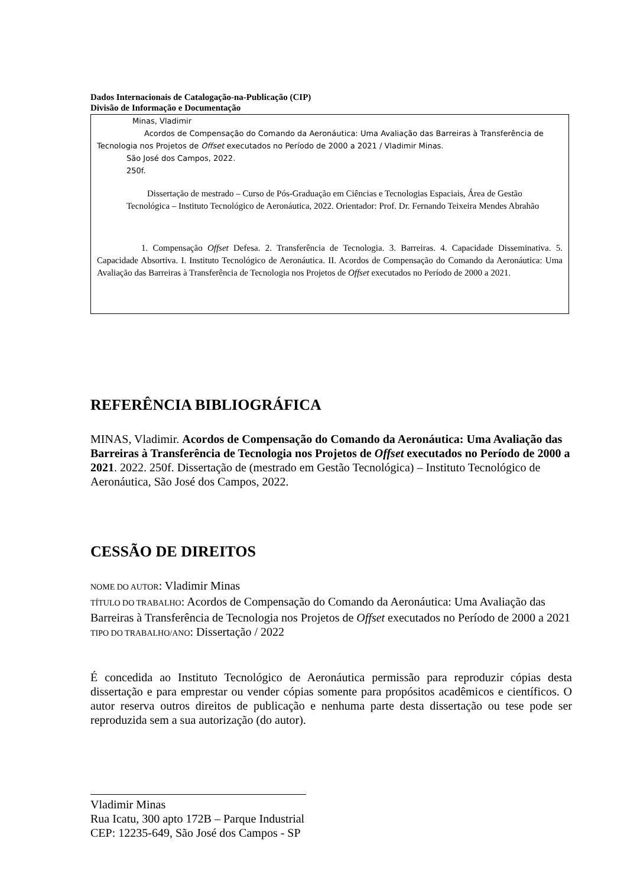Dados Internacionais de Catalogação-na-Publicação (CIP)
Divisão de Informação e Documentação
Minas, Vladimir
Acordos de Compensação do Comando da Aeronáutica: Uma Avaliação das Barreiras à Transferência de Tecnologia nos Projetos de Offset executados no Período de 2000 a 2021 / Vladimir Minas.
São José dos Campos, 2022.
250f.
Dissertação de mestrado – Curso de Pós-Graduação em Ciências e Tecnologias Espaciais, Área de Gestão Tecnológica – Instituto Tecnológico de Aeronáutica, 2022. Orientador: Prof. Dr. Fernando Teixeira Mendes Abrahão
1. Compensação Offset Defesa. 2. Transferência de Tecnologia. 3. Barreiras. 4. Capacidade Disseminativa. 5. Capacidade Absortiva. I. Instituto Tecnológico de Aeronáutica. II. Acordos de Compensação do Comando da Aeronáutica: Uma Avaliação das Barreiras à Transferência de Tecnologia nos Projetos de Offset executados no Período de 2000 a 2021.
REFERÊNCIA BIBLIOGRÁFICA
MINAS, Vladimir. Acordos de Compensação do Comando da Aeronáutica: Uma Avaliação das Barreiras à Transferência de Tecnologia nos Projetos de Offset executados no Período de 2000 a 2021. 2022. 250f. Dissertação de (mestrado em Gestão Tecnológica) – Instituto Tecnológico de Aeronáutica, São José dos Campos, 2022.
CESSÃO DE DIREITOS
NOME DO AUTOR: Vladimir Minas
TÍTULO DO TRABALHO: Acordos de Compensação do Comando da Aeronáutica: Uma Avaliação das Barreiras à Transferência de Tecnologia nos Projetos de Offset executados no Período de 2000 a 2021
TIPO DO TRABALHO/ANO: Dissertação / 2022
É concedida ao Instituto Tecnológico de Aeronáutica permissão para reproduzir cópias desta dissertação e para emprestar ou vender cópias somente para propósitos acadêmicos e científicos. O autor reserva outros direitos de publicação e nenhuma parte desta dissertação ou tese pode ser reproduzida sem a sua autorização (do autor).
Vladimir Minas
Rua Icatu, 300 apto 172B – Parque Industrial
CEP: 12235-649, São José dos Campos - SP